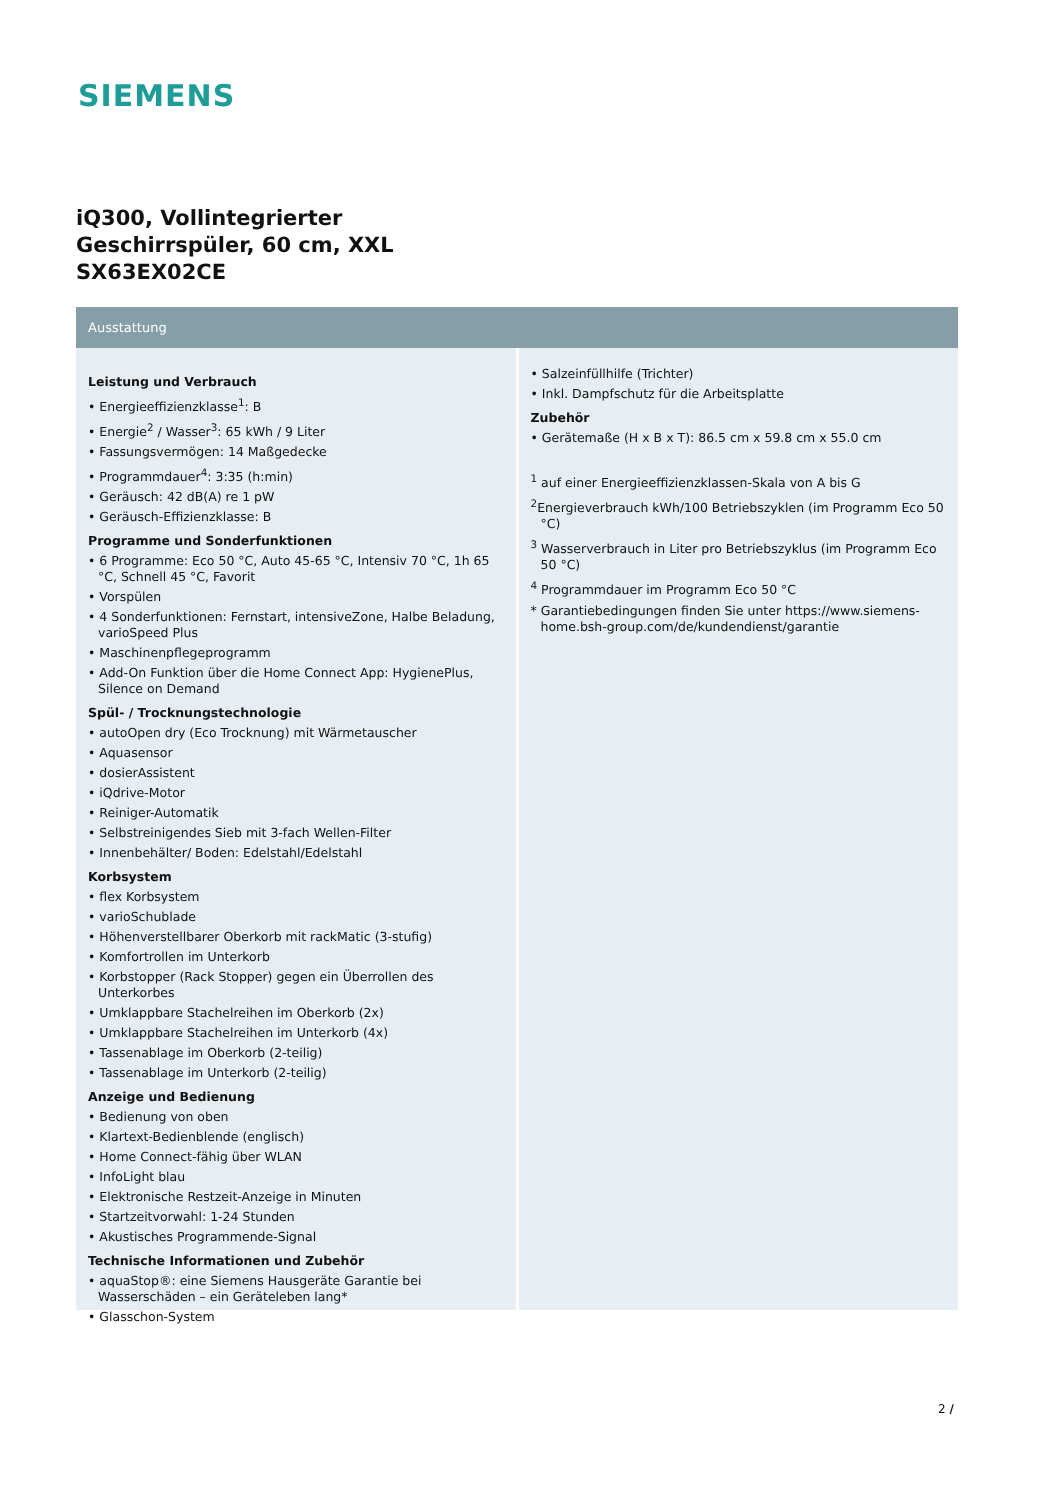SIEMENS
iQ300, Vollintegrierter
Geschirrspüler, 60 cm, XXL
SX63EX02CE
Ausstattung
Leistung und Verbrauch
• Energieeffizienzklasse<sup>1</sup>: B
• Energie<sup>2</sup> / Wasser<sup>3</sup>: 65 kWh / 9 Liter
• Fassungsvermögen: 14 Maßgedecke
• Programmdauer<sup>4</sup>: 3:35 (h:min)
• Geräusch: 42 dB(A) re 1 pW
• Geräusch-Effizienzklasse: B
Programme und Sonderfunktionen
• 6 Programme: Eco 50 °C, Auto 45-65 °C, Intensiv 70 °C, 1h 65 °C, Schnell 45 °C, Favorit
• Vorspülen
• 4 Sonderfunktionen: Fernstart, intensiveZone, Halbe Beladung, varioSpeed Plus
• Maschinenpflegeprogramm
• Add-On Funktion über die Home Connect App: HygienePlus, Silence on Demand
Spül- / Trocknungstechnologie
• autoOpen dry (Eco Trocknung) mit Wärmetauscher
• Aquasensor
• dosierAssistent
• iQdrive-Motor
• Reiniger-Automatik
• Selbstreinigendes Sieb mit 3-fach Wellen-Filter
• Innenbehälter/ Boden: Edelstahl/Edelstahl
Korbsystem
• flex Korbsystem
• varioSchublade
• Höhenverstellbarer Oberkorb mit rackMatic (3-stufig)
• Komfortrollen im Unterkorb
• Korbstopper (Rack Stopper) gegen ein Überrollen des Unterkorbes
• Umklappbare Stachelreihen im Oberkorb (2x)
• Umklappbare Stachelreihen im Unterkorb (4x)
• Tassenablage im Oberkorb (2-teilig)
• Tassenablage im Unterkorb (2-teilig)
Anzeige und Bedienung
• Bedienung von oben
• Klartext-Bedienblende (englisch)
• Home Connect-fähig über WLAN
• InfoLight blau
• Elektronische Restzeit-Anzeige in Minuten
• Startzeitvorwahl: 1-24 Stunden
• Akustisches Programmende-Signal
Technische Informationen und Zubehör
• aquaStop®: eine Siemens Hausgeräte Garantie bei Wasserschäden – ein Geräteleben lang*
• Glasschon-System
• Salzeinfüllhilfe (Trichter)
• Inkl. Dampfschutz für die Arbeitsplatte
Zubehör
• Gerätemaße (H x B x T): 86.5 cm x 59.8 cm x 55.0 cm
<sup>1</sup> auf einer Energieeffizienzklassen-Skala von A bis G
<sup>2</sup> Energieverbrauch kWh/100 Betriebszyklen (im Programm Eco 50 °C)
<sup>3</sup> Wasserverbrauch in Liter pro Betriebszyklus (im Programm Eco 50 °C)
<sup>4</sup> Programmdauer im Programm Eco 50 °C
* Garantiebedingungen finden Sie unter https://www.siemens-home.bsh-group.com/de/kundendienst/garantie
2 /